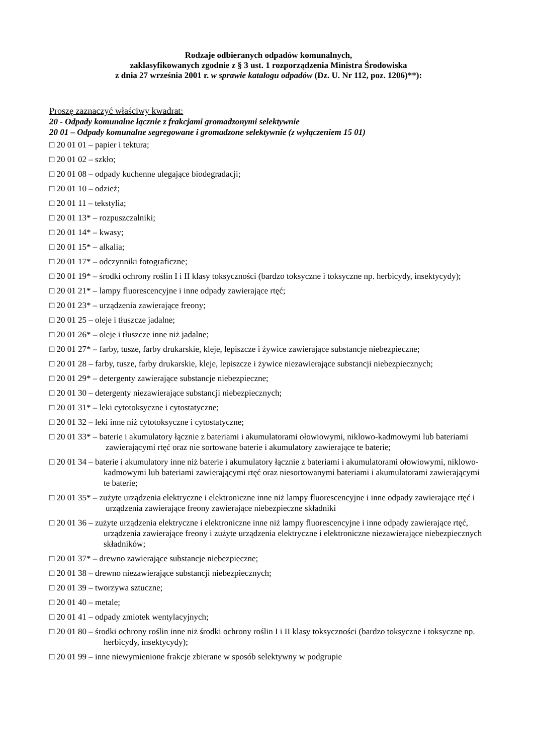Rodzaje odbieranych odpadów komunalnych,
zaklasyfikowanych zgodnie z § 3 ust. 1 rozporządzenia Ministra Środowiska
z dnia 27 września 2001 r. w sprawie katalogu odpadów (Dz. U. Nr 112, poz. 1206)**):
Proszę zaznaczyć właściwy kwadrat:
20 - Odpady komunalne łącznie z frakcjami gromadzonymi selektywnie
20 01 – Odpady komunalne segregowane i gromadzone selektywnie (z wyłączeniem 15 01)
□ 20 01 01 – papier i tektura;
□ 20 01 02 – szkło;
□ 20 01 08 – odpady kuchenne ulegające biodegradacji;
□ 20 01 10 – odzież;
□ 20 01 11 – tekstylia;
□ 20 01 13* – rozpuszczalniki;
□ 20 01 14* – kwasy;
□ 20 01 15* – alkalia;
□ 20 01 17* – odczynniki fotograficzne;
□ 20 01 19* – środki ochrony roślin I i II klasy toksyczności (bardzo toksyczne i toksyczne np. herbicydy, insektycydy);
□ 20 01 21* – lampy fluorescencyjne i inne odpady zawierające rtęć;
□ 20 01 23* – urządzenia zawierające freony;
□ 20 01 25 – oleje i tłuszcze jadalne;
□ 20 01 26* – oleje i tłuszcze inne niż jadalne;
□ 20 01 27* – farby, tusze, farby drukarskie, kleje, lepiszcze i żywice zawierające substancje niebezpieczne;
□ 20 01 28 – farby, tusze, farby drukarskie, kleje, lepiszcze i żywice niezawierające substancji niebezpiecznych;
□ 20 01 29* – detergenty zawierające substancje niebezpieczne;
□ 20 01 30 – detergenty niezawierające substancji niebezpiecznych;
□ 20 01 31* – leki cytotoksyczne i cytostatyczne;
□ 20 01 32 – leki inne niż cytotoksyczne i cytostatyczne;
□ 20 01 33* – baterie i akumulatory łącznie z bateriami i akumulatorami ołowiowymi, niklowo-kadmowymi lub bateriami zawierającymi rtęć oraz nie sortowane baterie i akumulatory zawierające te baterie;
□ 20 01 34 – baterie i akumulatory inne niż baterie i akumulatory łącznie z bateriami i akumulatorami ołowiowymi, niklowo-kadmowymi lub bateriami zawierającymi rtęć oraz niesortowanymi bateriami i akumulatorami zawierającymi te baterie;
□ 20 01 35* – zużyte urządzenia elektryczne i elektroniczne inne niż lampy fluorescencyjne i inne odpady zawierające rtęć i urządzenia zawierające freony zawierające niebezpieczne składniki
□ 20 01 36 – zużyte urządzenia elektryczne i elektroniczne inne niż lampy fluorescencyjne i inne odpady zawierające rtęć, urządzenia zawierające freony i zużyte urządzenia elektryczne i elektroniczne niezawierające niebezpiecznych składników;
□ 20 01 37* – drewno zawierające substancje niebezpieczne;
□ 20 01 38 – drewno niezawierające substancji niebezpiecznych;
□ 20 01 39 – tworzywa sztuczne;
□ 20 01 40 – metale;
□ 20 01 41 – odpady zmiotek wentylacyjnych;
□ 20 01 80 – środki ochrony roślin inne niż środki ochrony roślin I i II klasy toksyczności (bardzo toksyczne i toksyczne np. herbicydy, insektycydy);
□ 20 01 99 – inne niewymienione frakcje zbierane w sposób selektywny w podgrupie